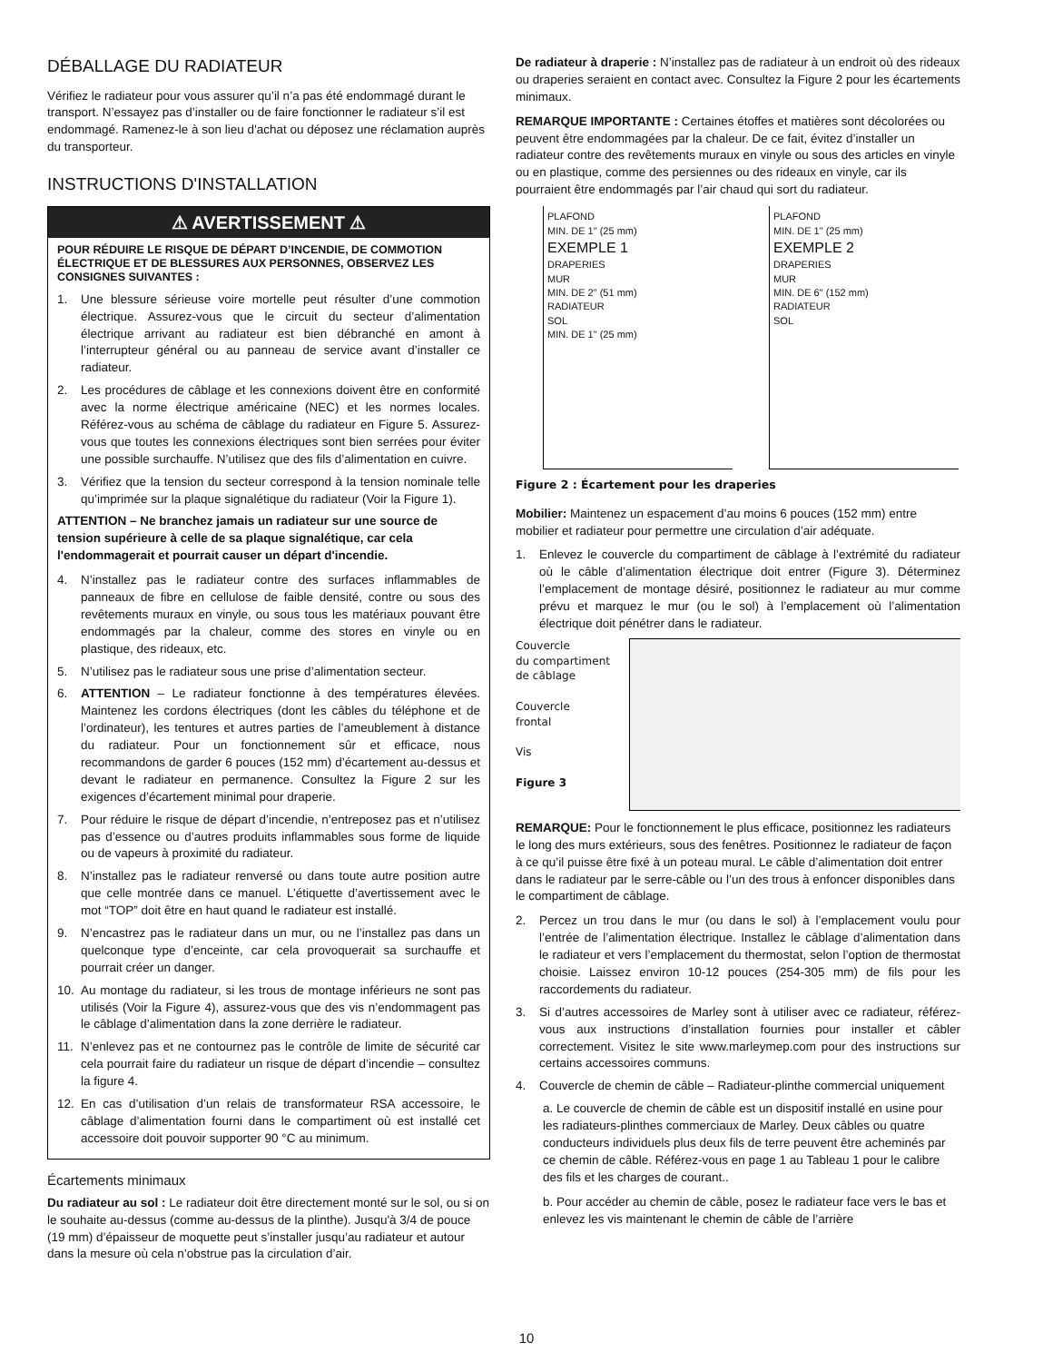DÉBALLAGE DU RADIATEUR
Vérifiez le radiateur pour vous assurer qu’il n’a pas été endommagé durant le transport. N’essayez pas d’installer ou de faire fonctionner le radiateur s’il est endommagé. Ramenez-le à son lieu d'achat ou déposez une réclamation auprès du transporteur.
INSTRUCTIONS D'INSTALLATION
⚠ AVERTISSEMENT ⚠
POUR RÉDUIRE LE RISQUE DE DÉPART D’INCENDIE, DE COMMOTION ÉLECTRIQUE ET DE BLESSURES AUX PERSONNES, OBSERVEZ LES CONSIGNES SUIVANTES :
1. Une blessure sérieuse voire mortelle peut résulter d’une commotion électrique. Assurez-vous que le circuit du secteur d’alimentation électrique arrivant au radiateur est bien débranché en amont à l’interrupteur général ou au panneau de service avant d’installer ce radiateur.
2. Les procédures de câblage et les connexions doivent être en conformité avec la norme électrique américaine (NEC) et les normes locales. Référez-vous au schéma de câblage du radiateur en Figure 5. Assurez-vous que toutes les connexions électriques sont bien serrées pour éviter une possible surchauffe. N’utilisez que des fils d’alimentation en cuivre.
3. Vérifiez que la tension du secteur correspond à la tension nominale telle qu’imprimée sur la plaque signalétique du radiateur (Voir la Figure 1).
ATTENTION – Ne branchez jamais un radiateur sur une source de tension supérieure à celle de sa plaque signalétique, car cela l'endommagerait et pourrait causer un départ d'incendie.
4. N’installez pas le radiateur contre des surfaces inflammables de panneaux de fibre en cellulose de faible densité, contre ou sous des revêtements muraux en vinyle, ou sous tous les matériaux pouvant être endommagés par la chaleur, comme des stores en vinyle ou en plastique, des rideaux, etc.
5. N’utilisez pas le radiateur sous une prise d’alimentation secteur.
6. ATTENTION – Le radiateur fonctionne à des températures élevées. Maintenez les cordons électriques (dont les câbles du téléphone et de l’ordinateur), les tentures et autres parties de l’ameublement à distance du radiateur. Pour un fonctionnement sûr et efficace, nous recommandons de garder 6 pouces (152 mm) d’écartement au-dessus et devant le radiateur en permanence. Consultez la Figure 2 sur les exigences d’écartement minimal pour draperie.
7. Pour réduire le risque de départ d’incendie, n’entreposez pas et n’utilisez pas d’essence ou d’autres produits inflammables sous forme de liquide ou de vapeurs à proximité du radiateur.
8. N’installez pas le radiateur renversé ou dans toute autre position autre que celle montrée dans ce manuel. L’étiquette d’avertissement avec le mot “TOP” doit être en haut quand le radiateur est installé.
9. N’encastrez pas le radiateur dans un mur, ou ne l’installez pas dans un quelconque type d’enceinte, car cela provoquerait sa surchauffe et pourrait créer un danger.
10. Au montage du radiateur, si les trous de montage inférieurs ne sont pas utilisés (Voir la Figure 4), assurez-vous que des vis n’endommagent pas le câblage d’alimentation dans la zone derrière le radiateur.
11. N’enlevez pas et ne contournez pas le contrôle de limite de sécurité car cela pourrait faire du radiateur un risque de départ d’incendie – consultez la figure 4.
12. En cas d’utilisation d’un relais de transformateur RSA accessoire, le câblage d’alimentation fourni dans le compartiment où est installé cet accessoire doit pouvoir supporter 90 °C au minimum.
Écartements minimaux
Du radiateur au sol : Le radiateur doit être directement monté sur le sol, ou si on le souhaite au-dessus (comme au-dessus de la plinthe). Jusqu'à 3/4 de pouce (19 mm) d’épaisseur de moquette peut s’installer jusqu’au radiateur et autour dans la mesure où cela n’obstrue pas la circulation d’air.
De radiateur à draperie : N’installez pas de radiateur à un endroit où des rideaux ou draperies seraient en contact avec. Consultez la Figure 2 pour les écartements minimaux.
REMARQUE IMPORTANTE : Certaines étoffes et matières sont décolorées ou peuvent être endommagées par la chaleur. De ce fait, évitez d’installer un radiateur contre des revêtements muraux en vinyle ou sous des articles en vinyle ou en plastique, comme des persiennes ou des rideaux en vinyle, car ils pourraient être endommagés par l’air chaud qui sort du radiateur.
PLAFOND
MIN. DE 1" (25 mm)
EXEMPLE 1
DRAPERIES
MUR
MIN. DE 2" (51 mm)
RADIATEUR
SOL
MIN. DE 1" (25 mm)
PLAFOND
MIN. DE 1" (25 mm)
EXEMPLE 2
DRAPERIES
MUR
MIN. DE 6" (152 mm)
RADIATEUR
SOL
Figure 2 : Écartement pour les draperies
Mobilier: Maintenez un espacement d’au moins 6 pouces (152 mm) entre mobilier et radiateur pour permettre une circulation d’air adéquate.
1. Enlevez le couvercle du compartiment de câblage à l’extrémité du radiateur où le câble d’alimentation électrique doit entrer (Figure 3). Déterminez l’emplacement de montage désiré, positionnez le radiateur au mur comme prévu et marquez le mur (ou le sol) à l’emplacement où l’alimentation électrique doit pénétrer dans le radiateur.
Couvercle
du compartiment
de câblage
Couvercle
frontal
Vis
Figure 3
REMARQUE: Pour le fonctionnement le plus efficace, positionnez les radiateurs le long des murs extérieurs, sous des fenêtres. Positionnez le radiateur de façon à ce qu’il puisse être fixé à un poteau mural. Le câble d’alimentation doit entrer dans le radiateur par le serre-câble ou l’un des trous à enfoncer disponibles dans le compartiment de câblage.
2. Percez un trou dans le mur (ou dans le sol) à l’emplacement voulu pour l’entrée de l’alimentation électrique. Installez le câblage d’alimentation dans le radiateur et vers l’emplacement du thermostat, selon l’option de thermostat choisie. Laissez environ 10-12 pouces (254-305 mm) de fils pour les raccordements du radiateur.
3. Si d’autres accessoires de Marley sont à utiliser avec ce radiateur, référez-vous aux instructions d’installation fournies pour installer et câbler correctement. Visitez le site www.marleymep.com pour des instructions sur certains accessoires communs.
4. Couvercle de chemin de câble – Radiateur-plinthe commercial uniquement
a. Le couvercle de chemin de câble est un dispositif installé en usine pour les radiateurs-plinthes commerciaux de Marley. Deux câbles ou quatre conducteurs individuels plus deux fils de terre peuvent être acheminés par ce chemin de câble. Référez-vous en page 1 au Tableau 1 pour le calibre des fils et les charges de courant..
b. Pour accéder au chemin de câble, posez le radiateur face vers le bas et enlevez les vis maintenant le chemin de câble de l’arrière
10